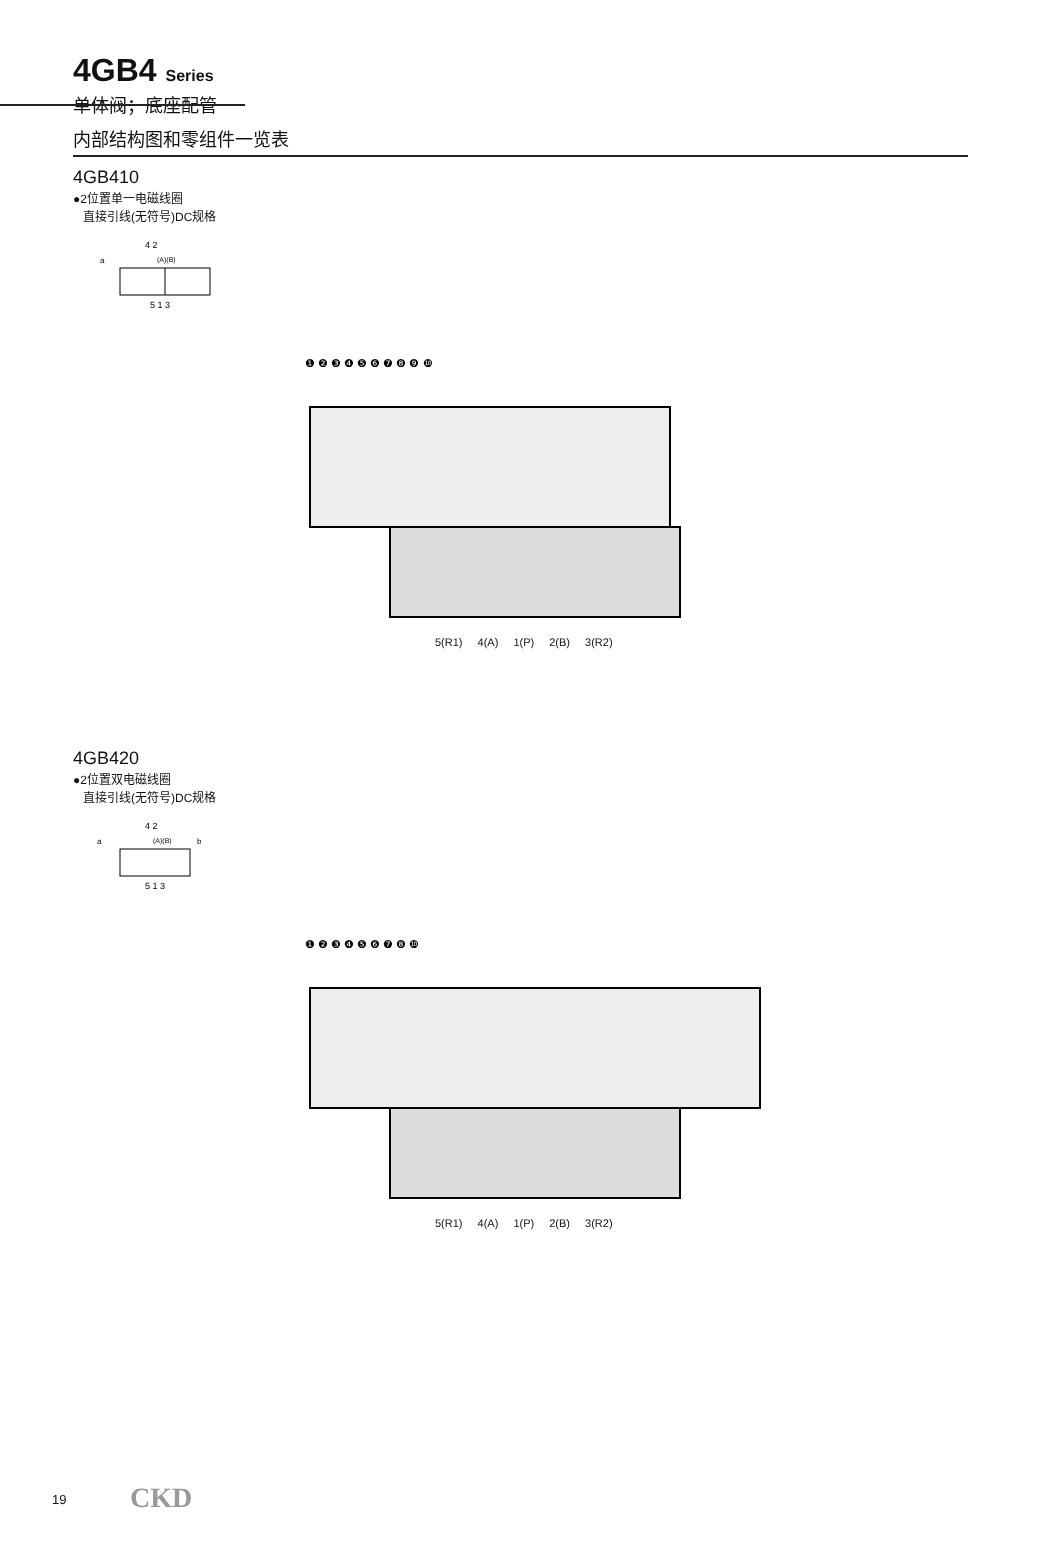4GB4 Series
单体阀；底座配管
内部结构图和零组件一览表
4GB410
●2位置单一电磁线圈
直接引线(无符号)DC规格
4 2
a
(A)(B)
5 1 3
❶ ❷ ❸ ❹ ❺ ❻ ❼ ❽ ❾ ❿
5(R1) 4(A) 1(P) 2(B) 3(R2)
4GB420
●2位置双电磁线圈
直接引线(无符号)DC规格
4 2
a
(A)(B)
b
5 1 3
❶ ❷ ❸ ❹ ❺ ❻ ❼ ❽ ❿
5(R1) 4(A) 1(P) 2(B) 3(R2)
19 CKD